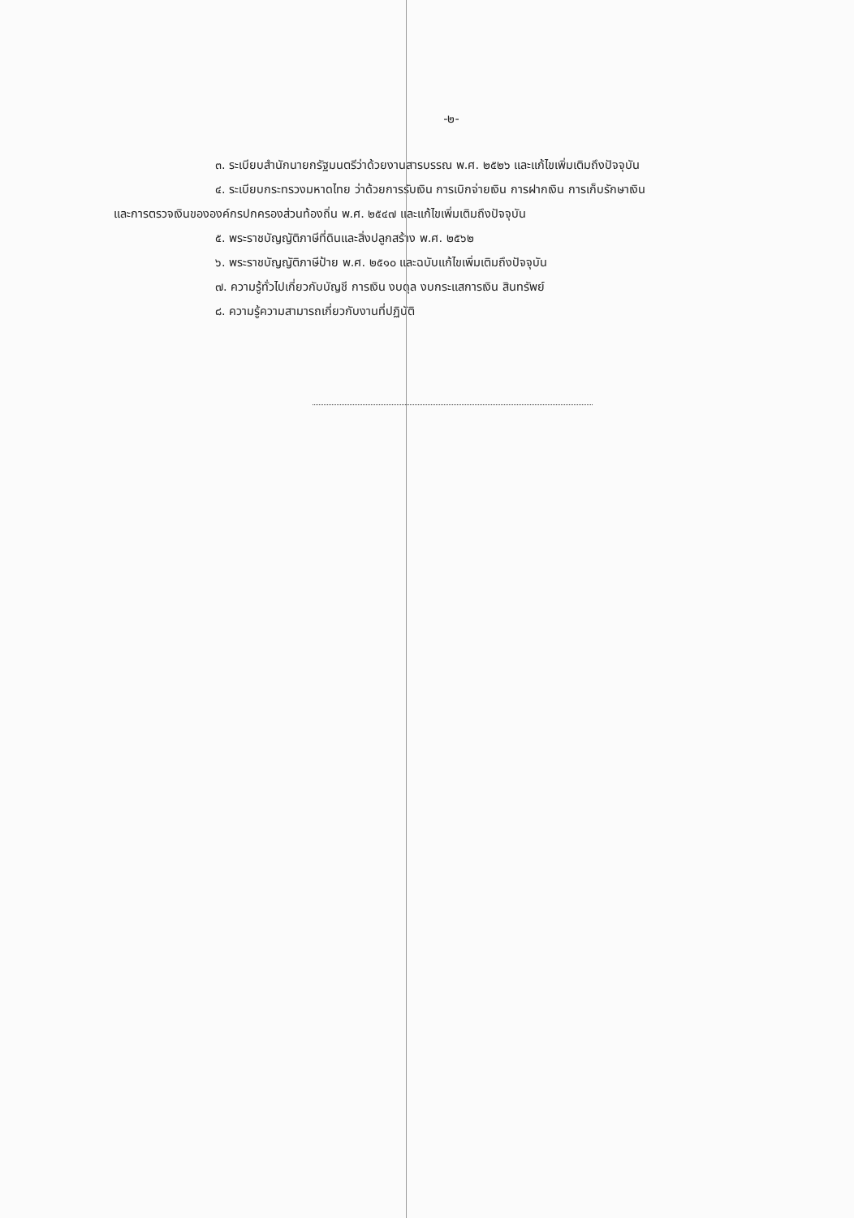-๒-
๓. ระเบียบสำนักนายกรัฐมนตรีว่าด้วยงานสารบรรณ พ.ศ. ๒๕๒๖ และแก้ไขเพิ่มเติมถึงปัจจุบัน
๔. ระเบียบกระทรวงมหาดไทย ว่าด้วยการรับเงิน การเบิกจ่ายเงิน การฝากเงิน การเก็บรักษาเงิน
และการตรวจเงินขององค์กรปกครองส่วนท้องถิ่น พ.ศ. ๒๕๔๗ และแก้ไขเพิ่มเติมถึงปัจจุบัน
๕. พระราชบัญญัติภาษีที่ดินและสิ่งปลูกสร้าง พ.ศ. ๒๕๖๒
๖. พระราชบัญญัติภาษีป้าย พ.ศ. ๒๕๑๐ และฉบับแก้ไขเพิ่มเติมถึงปัจจุบัน
๗. ความรู้ทั่วไปเกี่ยวกับบัญชี การเงิน งบดุล งบกระแสการเงิน สินทรัพย์
๘. ความรู้ความสามารถเกี่ยวกับงานที่ปฏิบัติ